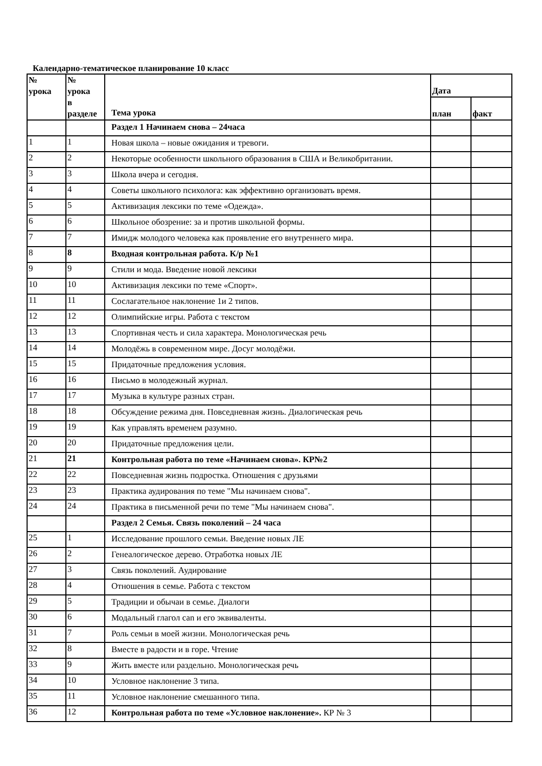Календарно-тематическое планирование 10 класс
| № урока | № урока в разделе | Тема урока | Дата | |
| --- | --- | --- | --- | --- |
| | | | план | факт |
| | | Раздел 1 Начинаем снова – 24часа | | |
| 1 | 1 | Новая школа – новые ожидания и тревоги. | | |
| 2 | 2 | Некоторые особенности школьного образования в США и Великобритании. | | |
| 3 | 3 | Школа вчера и сегодня. | | |
| 4 | 4 | Советы школьного психолога: как эффективно организовать время. | | |
| 5 | 5 | Активизация лексики по теме «Одежда». | | |
| 6 | 6 | Школьное обозрение: за и против школьной формы. | | |
| 7 | 7 | Имидж молодого человека как проявление его внутреннего мира. | | |
| 8 | 8 | Входная контрольная работа. К/р №1 | | |
| 9 | 9 | Стили и мода. Введение новой лексики | | |
| 10 | 10 | Активизация лексики по теме «Спорт». | | |
| 11 | 11 | Сослагательное наклонение 1и 2 типов. | | |
| 12 | 12 | Олимпийские игры. Работа с текстом | | |
| 13 | 13 | Спортивная честь и сила характера. Монологическая речь | | |
| 14 | 14 | Молодёжь в современном мире. Досуг молодёжи. | | |
| 15 | 15 | Придаточные предложения условия. | | |
| 16 | 16 | Письмо в молодежный журнал. | | |
| 17 | 17 | Музыка в культуре разных стран. | | |
| 18 | 18 | Обсуждение режима дня. Повседневная жизнь. Диалогическая речь | | |
| 19 | 19 | Как управлять временем разумно. | | |
| 20 | 20 | Придаточные предложения цели. | | |
| 21 | 21 | Контрольная работа по теме «Начинаем снова». КР№2 | | |
| 22 | 22 | Повседневная жизнь подростка. Отношения с друзьями | | |
| 23 | 23 | Практика аудирования по теме "Мы начинаем снова". | | |
| 24 | 24 | Практика в письменной речи по теме "Мы начинаем снова". | | |
| | | Раздел 2 Семья. Связь поколений – 24 часа | | |
| 25 | 1 | Исследование прошлого семьи. Введение новых ЛЕ | | |
| 26 | 2 | Генеалогическое дерево. Отработка новых ЛЕ | | |
| 27 | 3 | Связь поколений. Аудирование | | |
| 28 | 4 | Отношения в семье. Работа с текстом | | |
| 29 | 5 | Традиции и обычаи в семье. Диалоги | | |
| 30 | 6 | Модальный глагол can и его эквиваленты. | | |
| 31 | 7 | Роль семьи в моей жизни. Монологическая речь | | |
| 32 | 8 | Вместе в радости и в горе. Чтение | | |
| 33 | 9 | Жить вместе или раздельно. Монологическая речь | | |
| 34 | 10 | Условное наклонение 3 типа. | | |
| 35 | 11 | Условное наклонение смешанного типа. | | |
| 36 | 12 | Контрольная работа по теме «Условное наклонение». КР № 3 | | |